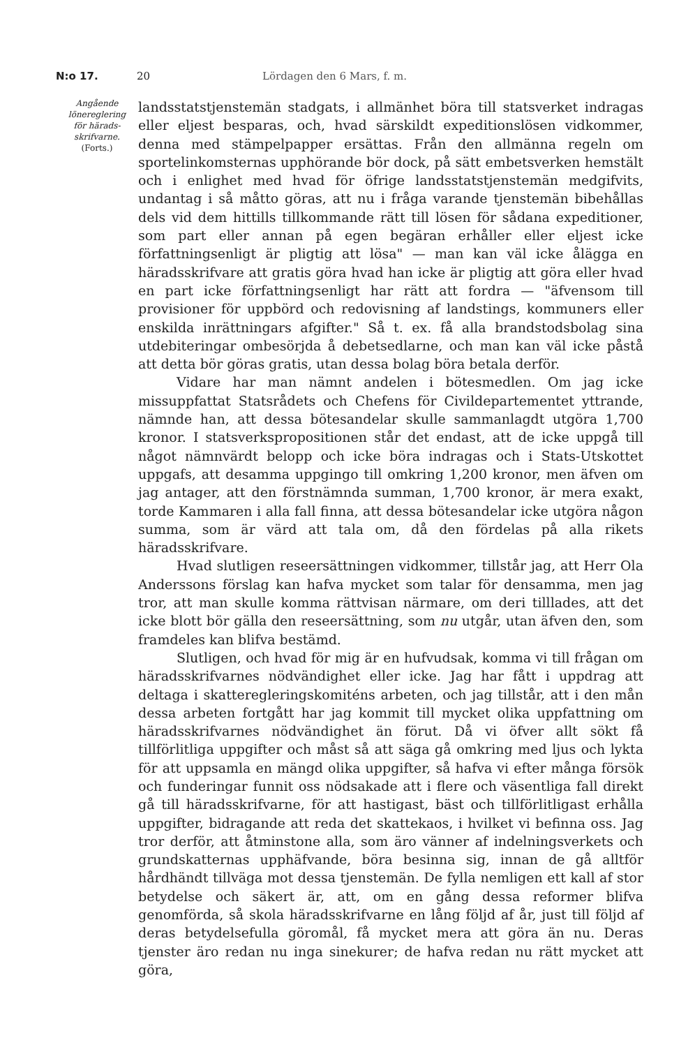N:o 17. 20 Lördagen den 6 Mars, f. m.
Angående
lönereglering
för härads-
skrifvarne.
(Forts.)
landsstatstjenstemän stadgats, i allmänhet böra till statsverket indragas eller eljest besparas, och, hvad särskildt expeditionslösen vidkommer, denna med stämpelpapper ersättas. Från den allmänna regeln om sportelinkomsternas upphörande bör dock, på sätt embetsverken hemstält och i enlighet med hvad för öfrige landsstatstjenstemän medgifvits, undantag i så måtto göras, att nu i fråga varande tjenstemän bibehållas dels vid dem hittills tillkommande rätt till lösen för sådana expeditioner, som part eller annan på egen begäran erhåller eller eljest icke författningsenligt är pligtig att lösa" — man kan väl icke ålägga en häradsskrifvare att gratis göra hvad han icke är pligtig att göra eller hvad en part icke författningsenligt har rätt att fordra — "äfvensom till provisioner för uppbörd och redovisning af landstings, kommuners eller enskilda inrättningars afgifter." Så t. ex. få alla brandstodsbolag sina utdebiteringar ombesörjda å debetsedlarne, och man kan väl icke påstå att detta bör göras gratis, utan dessa bolag böra betala derför.
Vidare har man nämnt andelen i bötesmedlen. Om jag icke missuppfattat Statsrådets och Chefens för Civildepartementet yttrande, nämnde han, att dessa bötesandelar skulle sammanlagdt utgöra 1,700 kronor. I statsverkspropositionen står det endast, att de icke uppgå till något nämnvärdt belopp och icke böra indragas och i Stats-Utskottet uppgafs, att desamma uppgingo till omkring 1,200 kronor, men äfven om jag antager, att den förstnämnda summan, 1,700 kronor, är mera exakt, torde Kammaren i alla fall finna, att dessa bötesandelar icke utgöra någon summa, som är värd att tala om, då den fördelas på alla rikets häradsskrifvare.
Hvad slutligen reseersättningen vidkommer, tillstår jag, att Herr Ola Anderssons förslag kan hafva mycket som talar för densamma, men jag tror, att man skulle komma rättvisan närmare, om deri tilllades, att det icke blott bör gälla den reseersättning, som nu utgår, utan äfven den, som framdeles kan blifva bestämd.
Slutligen, och hvad för mig är en hufvudsak, komma vi till frågan om häradsskrifvarnes nödvändighet eller icke. Jag har fått i uppdrag att deltaga i skatteregleringskomiténs arbeten, och jag tillstår, att i den mån dessa arbeten fortgått har jag kommit till mycket olika uppfattning om häradsskrifvarnes nödvändighet än förut. Då vi öfver allt sökt få tillförlitliga uppgifter och måst så att säga gå omkring med ljus och lykta för att uppsamla en mängd olika uppgifter, så hafva vi efter många försök och funderingar funnit oss nödsakade att i flere och väsentliga fall direkt gå till häradsskrifvarne, för att hastigast, bäst och tillförlitligast erhålla uppgifter, bidragande att reda det skattekaos, i hvilket vi befinna oss. Jag tror derför, att åtminstone alla, som äro vänner af indelningsverkets och grundskatternas upphäfvande, böra besinna sig, innan de gå alltför hårdhändt tillväga mot dessa tjenstemän. De fylla nemligen ett kall af stor betydelse och säkert är, att, om en gång dessa reformer blifva genomförda, så skola häradsskrifvarne en lång följd af år, just till följd af deras betydelsefulla göromål, få mycket mera att göra än nu. Deras tjenster äro redan nu inga sinekurer; de hafva redan nu rätt mycket att göra,